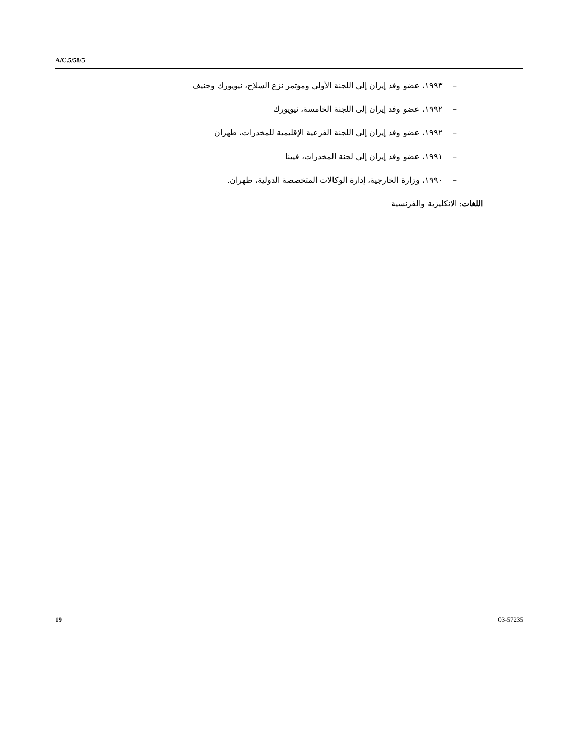A/C.5/58/5
– ١٩٩٣، عضو وفد إيران إلى اللجنة الأولى ومؤتمر نزع السلاح، نيويورك وجنيف
– ١٩٩٢، عضو وفد إيران إلى اللجنة الخامسة، نيويورك
– ١٩٩٢، عضو وفد إيران إلى اللجنة الفرعية الإقليمية للمخدرات، طهران
– ١٩٩١، عضو وفد إيران إلى لجنة المخدرات، فيينا
– ١٩٩٠، وزارة الخارجية، إدارة الوكالات المتخصصة الدولية، طهران.
اللغات: الانكليزية والفرنسية
19 03-57235